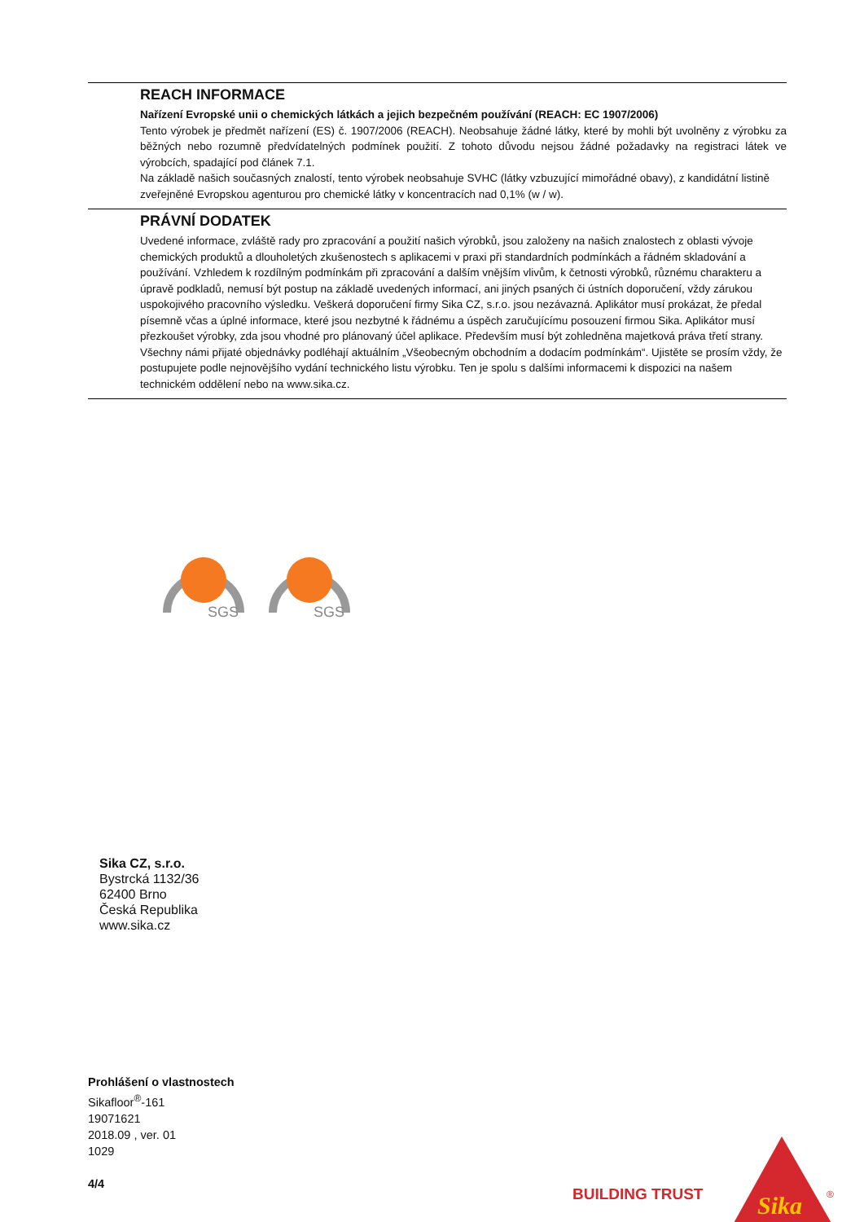REACH INFORMACE
Nařízení Evropské unii o chemických látkách a jejich bezpečném používání (REACH: EC 1907/2006)
Tento výrobek je předmět nařízení (ES) č. 1907/2006 (REACH). Neobsahuje žádné látky, které by mohli být uvolněny z výrobku za běžných nebo rozumně předvídatelných podmínek použití. Z tohoto důvodu nejsou žádné požadavky na registraci látek ve výrobcích, spadající pod článek 7.1.
Na základě našich současných znalostí, tento výrobek neobsahuje SVHC (látky vzbuzující mimořádné obavy), z kandidátní listině zveřejněné Evropskou agenturou pro chemické látky v koncentracích nad 0,1% (w / w).
PRÁVNÍ DODATEK
Uvedené informace, zvláště rady pro zpracování a použití našich výrobků, jsou založeny na našich znalostech z oblasti vývoje chemických produktů a dlouholetých zkušenostech s aplikacemi v praxi při standardních podmínkách a řádném skladování a používání. Vzhledem k rozdílným podmínkám při zpracování a dalším vnějším vlivům, k četnosti výrobků, různému charakteru a úpravě podkladů, nemusí být postup na základě uvedených informací, ani jiných psaných či ústních doporučení, vždy zárukou uspokojivého pracovního výsledku. Veškerá doporučení firmy Sika CZ, s.r.o. jsou nezávazná. Aplikátor musí prokázat, že předal písemně včas a úplné informace, které jsou nezbytné k řádnému a úspěch zaručujícímu posouzení firmou Sika. Aplikátor musí přezkoušet výrobky, zda jsou vhodné pro plánovaný účel aplikace. Především musí být zohledněna majetková práva třetí strany. Všechny námi přijaté objednávky podléhají aktuálním „Všeobecným obchodním a dodacím podmínkám“. Ujistěte se prosím vždy, že postupujete podle nejnovějšího vydání technického listu výrobku. Ten je spolu s dalšími informacemi k dispozici na našem technickém oddělení nebo na www.sika.cz.
SGS
SGS
Sika CZ, s.r.o.
Bystrcká 1132/36
62400 Brno
Česká Republika
www.sika.cz
Prohlášení o vlastnostech
Sikafloor<sup>®</sup>-161
19071621
2018.09 , ver. 01
1029
4/4
BUILDING TRUST
Sika
®